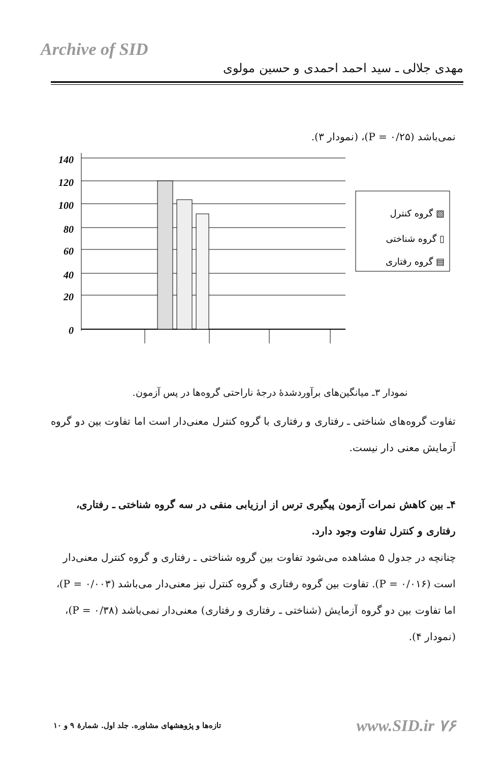Archive of SID
مهدی جلالی ـ سید احمد احمدی و حسین مولوی
نمی‌باشد (P = ۰/۲۵)، (نمودار ۳).
140
120
100
80
60
40
20
0
گروه کنترل ▧
گروه شناختی ▯
گروه رفتاری ▤
نمودار ۳ـ میانگین‌های برآوردشدهٔ درجهٔ ناراحتی گروه‌ها در پس آزمون.
تفاوت گروه‌های شناختی ـ رفتاری و رفتاری با گروه کنترل معنی‌دار است اما تفاوت بین دو گروه آزمایش معنی دار نیست.
۴ـ بین کاهش نمرات آزمون پیگیری ترس از ارزیابی منفی در سه گروه شناختی ـ رفتاری، رفتاری و کنترل تفاوت وجود دارد.
چنانچه در جدول ۵ مشاهده می‌شود تفاوت بین گروه شناختی ـ رفتاری و گروه کنترل معنی‌دار است (P = ۰/۰۱۶). تفاوت بین گروه رفتاری و گروه کنترل نیز معنی‌دار می‌باشد (P = ۰/۰۰۳)، اما تفاوت بین دو گروه آزمایش (شناختی ـ رفتاری و رفتاری) معنی‌دار نمی‌باشد (P = ۰/۳۸)، (نمودار ۴).
تازه‌ها و پژوهشهای مشاوره. جلد اول. شمارهٔ ۹ و ۱۰ www.SID.ir ۷۶